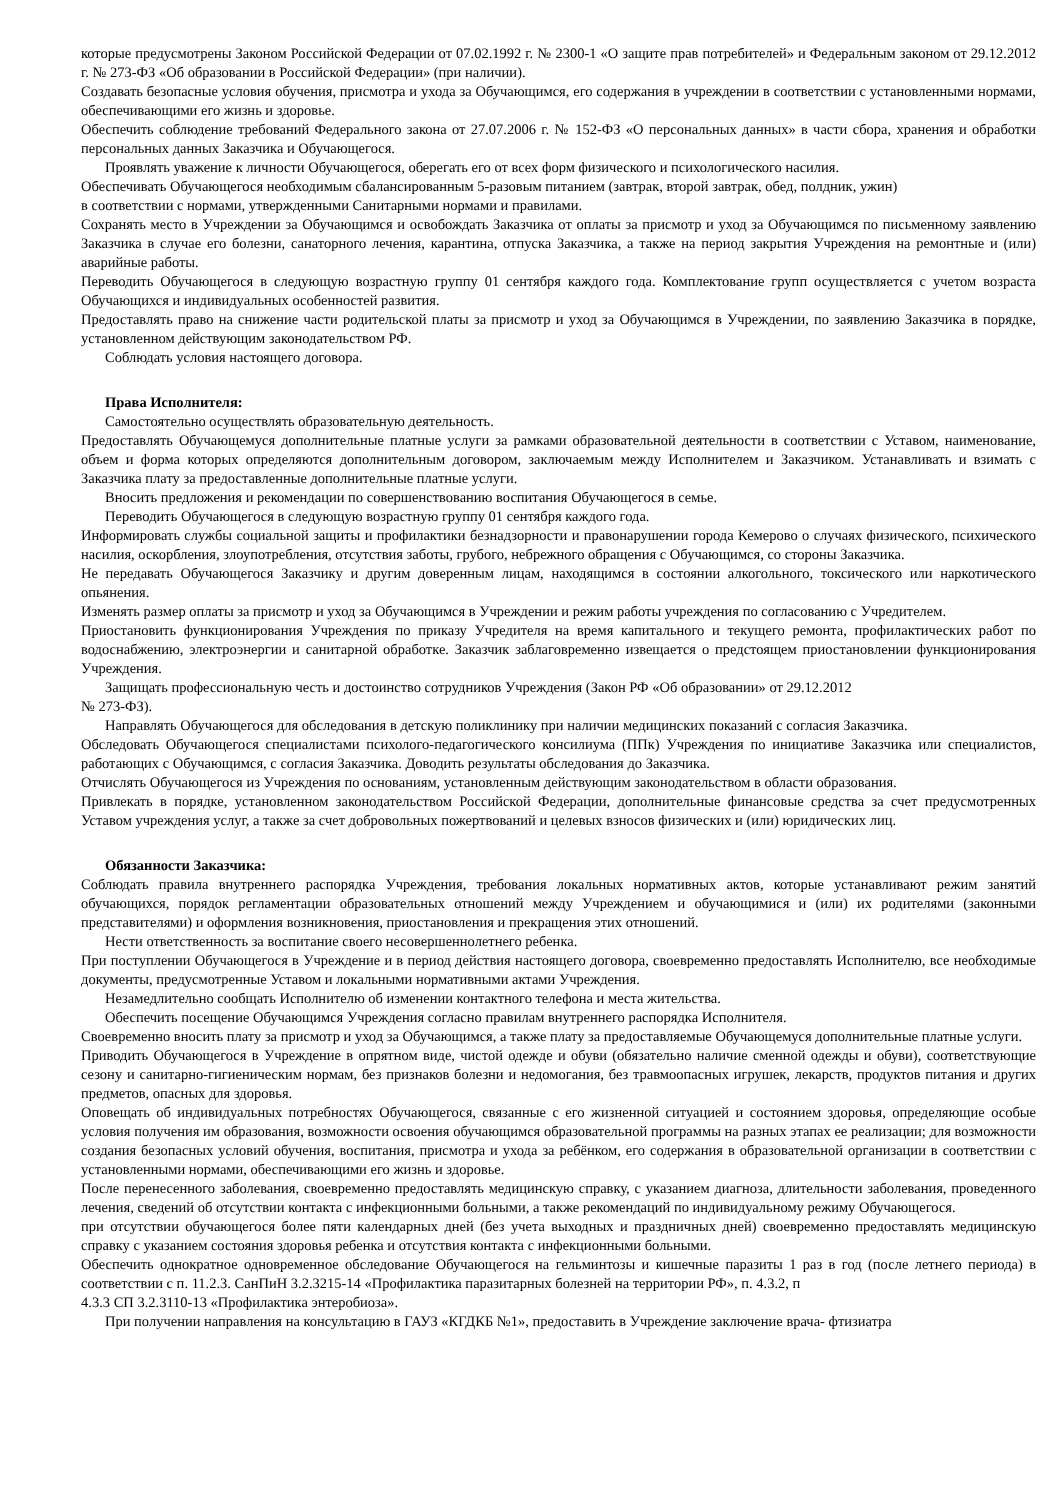которые предусмотрены Законом Российской Федерации от 07.02.1992 г. № 2300-1 «О защите прав потребителей» и Федеральным законом от 29.12.2012 г. № 273-ФЗ «Об образовании в Российской Федерации» (при наличии).
Создавать безопасные условия обучения, присмотра и ухода за Обучающимся, его содержания в учреждении в соответствии с установленными нормами, обеспечивающими его жизнь и здоровье.
Обеспечить соблюдение требований Федерального закона от 27.07.2006 г. № 152-ФЗ «О персональных данных» в части сбора, хранения и обработки персональных данных Заказчика и Обучающегося.
Проявлять уважение к личности Обучающегося, оберегать его от всех форм физического и психологического насилия.
Обеспечивать Обучающегося необходимым сбалансированным 5-разовым питанием (завтрак, второй завтрак, обед, полдник, ужин)
в соответствии с нормами, утвержденными Санитарными нормами и правилами.
Сохранять место в Учреждении за Обучающимся и освобождать Заказчика от оплаты за присмотр и уход за Обучающимся по письменному заявлению Заказчика в случае его болезни, санаторного лечения, карантина, отпуска Заказчика, а также на период закрытия Учреждения на ремонтные и (или) аварийные работы.
Переводить Обучающегося в следующую возрастную группу 01 сентября каждого года. Комплектование групп осуществляется с учетом возраста Обучающихся и индивидуальных особенностей развития.
Предоставлять право на снижение части родительской платы за присмотр и уход за Обучающимся в Учреждении, по заявлению Заказчика в порядке, установленном действующим законодательством РФ.
Соблюдать условия настоящего договора.
Права Исполнителя:
Самостоятельно осуществлять образовательную деятельность.
Предоставлять Обучающемуся дополнительные платные услуги за рамками образовательной деятельности в соответствии с Уставом, наименование, объем и форма которых определяются дополнительным договором, заключаемым между Исполнителем и Заказчиком. Устанавливать и взимать с Заказчика плату за предоставленные дополнительные платные услуги.
Вносить предложения и рекомендации по совершенствованию воспитания Обучающегося в семье.
Переводить Обучающегося в следующую возрастную группу 01 сентября каждого года.
Информировать службы социальной защиты и профилактики безнадзорности и правонарушении города Кемерово о случаях физического, психического насилия, оскорбления, злоупотребления, отсутствия заботы, грубого, небрежного обращения с Обучающимся, со стороны Заказчика.
Не передавать Обучающегося Заказчику и другим доверенным лицам, находящимся в состоянии алкогольного, токсического или наркотического опьянения.
Изменять размер оплаты за присмотр и уход за Обучающимся в Учреждении и режим работы учреждения по согласованию с Учредителем.
Приостановить функционирования Учреждения по приказу Учредителя на время капитального и текущего ремонта, профилактических работ по водоснабжению, электроэнергии и санитарной обработке. Заказчик заблаговременно извещается о предстоящем приостановлении функционирования Учреждения.
Защищать профессиональную честь и достоинство сотрудников Учреждения (Закон РФ «Об образовании» от 29.12.2012
№ 273-ФЗ).
Направлять Обучающегося для обследования в детскую поликлинику при наличии медицинских показаний с согласия Заказчика.
Обследовать Обучающегося специалистами психолого-педагогического консилиума (ППк) Учреждения по инициативе Заказчика или специалистов, работающих с Обучающимся, с согласия Заказчика. Доводить результаты обследования до Заказчика.
Отчислять Обучающегося из Учреждения по основаниям, установленным действующим законодательством в области образования.
Привлекать в порядке, установленном законодательством Российской Федерации, дополнительные финансовые средства за счет предусмотренных Уставом учреждения услуг, а также за счет добровольных пожертвований и целевых взносов физических и (или) юридических лиц.
Обязанности Заказчика:
Соблюдать правила внутреннего распорядка Учреждения, требования локальных нормативных актов, которые устанавливают режим занятий обучающихся, порядок регламентации образовательных отношений между Учреждением и обучающимися и (или) их родителями (законными представителями) и оформления возникновения, приостановления и прекращения этих отношений.
Нести ответственность за воспитание своего несовершеннолетнего ребенка.
При поступлении Обучающегося в Учреждение и в период действия настоящего договора, своевременно предоставлять Исполнителю, все необходимые документы, предусмотренные Уставом и локальными нормативными актами Учреждения.
Незамедлительно сообщать Исполнителю об изменении контактного телефона и места жительства.
Обеспечить посещение Обучающимся Учреждения согласно правилам внутреннего распорядка Исполнителя.
Своевременно вносить плату за присмотр и уход за Обучающимся, а также плату за предоставляемые Обучающемуся дополнительные платные услуги.
Приводить Обучающегося в Учреждение в опрятном виде, чистой одежде и обуви (обязательно наличие сменной одежды и обуви), соответствующие сезону и санитарно-гигиеническим нормам, без признаков болезни и недомогания, без травмоопасных игрушек, лекарств, продуктов питания и других предметов, опасных для здоровья.
Оповещать об индивидуальных потребностях Обучающегося, связанные с его жизненной ситуацией и состоянием здоровья, определяющие особые условия получения им образования, возможности освоения обучающимся образовательной программы на разных этапах ее реализации; для возможности создания безопасных условий обучения, воспитания, присмотра и ухода за ребёнком, его содержания в образовательной организации в соответствии с установленными нормами, обеспечивающими его жизнь и здоровье.
После перенесенного заболевания, своевременно предоставлять медицинскую справку, с указанием диагноза, длительности заболевания, проведенного лечения, сведений об отсутствии контакта с инфекционными больными, а также рекомендаций по индивидуальному режиму Обучающегося.
при отсутствии обучающегося более пяти календарных дней (без учета выходных и праздничных дней) своевременно предоставлять медицинскую справку с указанием состояния здоровья ребенка и отсутствия контакта с инфекционными больными.
Обеспечить однократное одновременное обследование Обучающегося на гельминтозы и кишечные паразиты 1 раз в год (после летнего периода) в соответствии с п. 11.2.3. СанПиН 3.2.3215-14 «Профилактика паразитарных болезней на территории РФ», п. 4.3.2, п
4.3.3 СП 3.2.3110-13 «Профилактика энтеробиоза».
При получении направления на консультацию в ГАУЗ «КГДКБ №1», предоставить в Учреждение заключение врача- фтизиатра